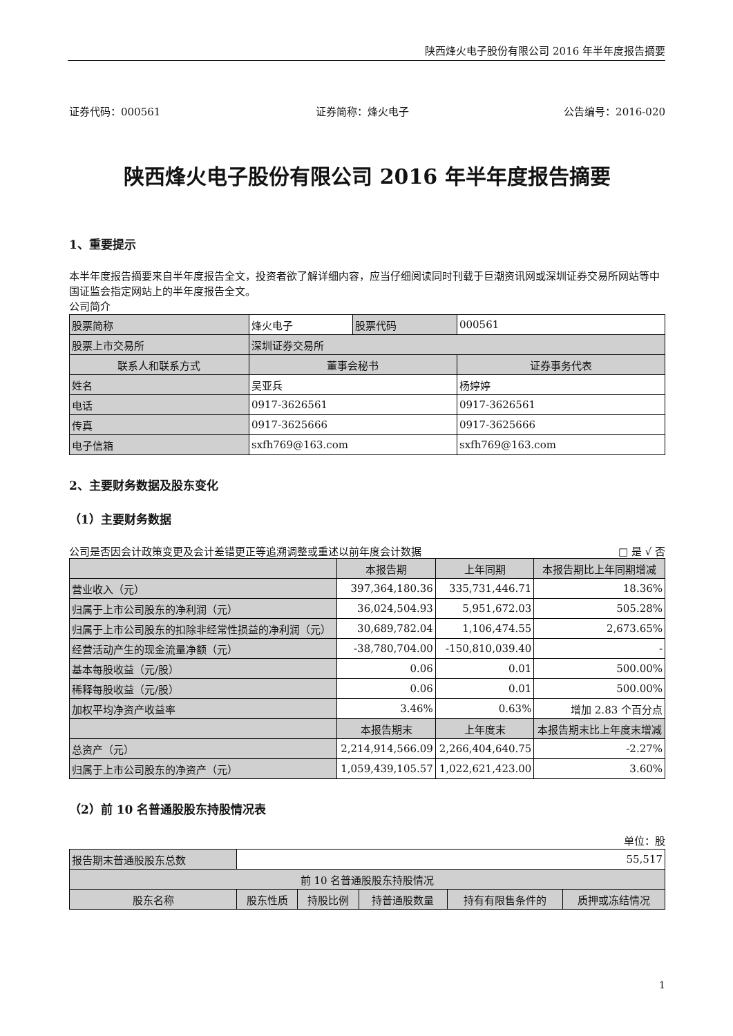陕西烽火电子股份有限公司 2016 年半年度报告摘要
证券代码：000561 证券简称：烽火电子 公告编号：2016-020
陕西烽火电子股份有限公司 2016 年半年度报告摘要
1、重要提示
本半年度报告摘要来自半年度报告全文，投资者欲了解详细内容，应当仔细阅读同时刊载于巨潮资讯网或深圳证券交易所网站等中国证监会指定网站上的半年度报告全文。
公司简介
| 股票简称 | 烽火电子 | 股票代码 | 000561 |
| 股票上市交易所 | 深圳证券交易所 | | |
| 联系人和联系方式 | 董事会秘书 | | 证券事务代表 |
| 姓名 | 吴亚兵 | | 杨婷婷 |
| 电话 | 0917-3626561 | | 0917-3626561 |
| 传真 | 0917-3625666 | | 0917-3625666 |
| 电子信箱 | sxfh769@163.com | | sxfh769@163.com |
2、主要财务数据及股东变化
（1）主要财务数据
公司是否因会计政策变更及会计差错更正等追溯调整或重述以前年度会计数据 □ 是 √ 否
| | 本报告期 | 上年同期 | 本报告期比上年同期增减 |
| --- | --- | --- | --- |
| 营业收入（元） | 397,364,180.36 | 335,731,446.71 | 18.36% |
| 归属于上市公司股东的净利润（元） | 36,024,504.93 | 5,951,672.03 | 505.28% |
| 归属于上市公司股东的扣除非经常性损益的净利润（元） | 30,689,782.04 | 1,106,474.55 | 2,673.65% |
| 经营活动产生的现金流量净额（元） | -38,780,704.00 | -150,810,039.40 | - |
| 基本每股收益（元/股） | 0.06 | 0.01 | 500.00% |
| 稀释每股收益（元/股） | 0.06 | 0.01 | 500.00% |
| 加权平均净资产收益率 | 3.46% | 0.63% | 增加 2.83 个百分点 |
| | 本报告期末 | 上年度末 | 本报告期末比上年度末增减 |
| 总资产（元） | 2,214,914,566.09 | 2,266,404,640.75 | -2.27% |
| 归属于上市公司股东的净资产（元） | 1,059,439,105.57 | 1,022,621,423.00 | 3.60% |
（2）前 10 名普通股股东持股情况表
单位：股
| 报告期末普通股股东总数 | 55,517 | | | | | |
| 前 10 名普通股股东持股情况 | | | | | | |
| 股东名称 | | 股东性质 | 持股比例 | 持普通股数量 | 持有有限售条件的 | 质押或冻结情况 |
1